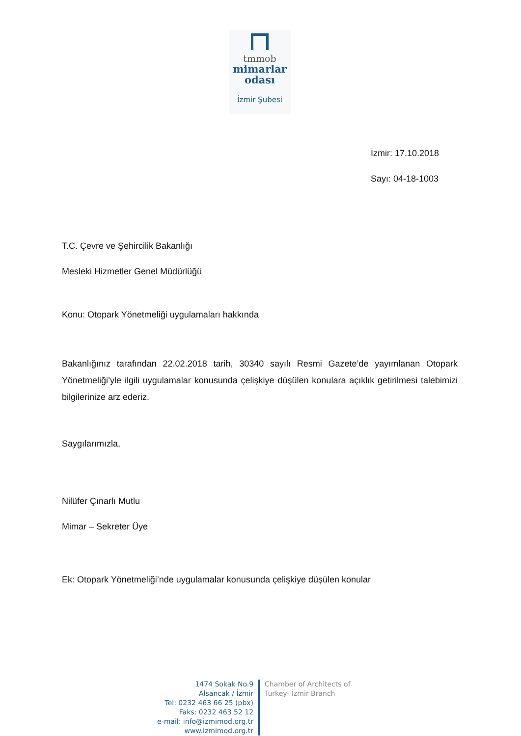tmmob
mimarlar
odası
İzmir Şubesi
İzmir: 17.10.2018
Sayı: 04-18-1003
T.C. Çevre ve Şehircilik Bakanlığı
Mesleki Hizmetler Genel Müdürlüğü
Konu: Otopark Yönetmeliği uygulamaları hakkında
Bakanlığınız tarafından 22.02.2018 tarih, 30340 sayılı Resmi Gazete’de yayımlanan Otopark Yönetmeliği’yle ilgili uygulamalar konusunda çelişkiye düşülen konulara açıklık getirilmesi talebimizi bilgilerinize arz ederiz.
Saygılarımızla,
Nilüfer Çınarlı Mutlu
Mimar – Sekreter Üye
Ek: Otopark Yönetmeliği’nde uygulamalar konusunda çelişkiye düşülen konular
1474 Sokak No.9
Alsancak / İzmir
Tel: 0232 463 66 25 (pbx)
Faks: 0232 463 52 12
e-mail: info@izmimod.org.tr
www.izmimod.org.tr
Chamber of Architects of
Turkey- İzmir Branch